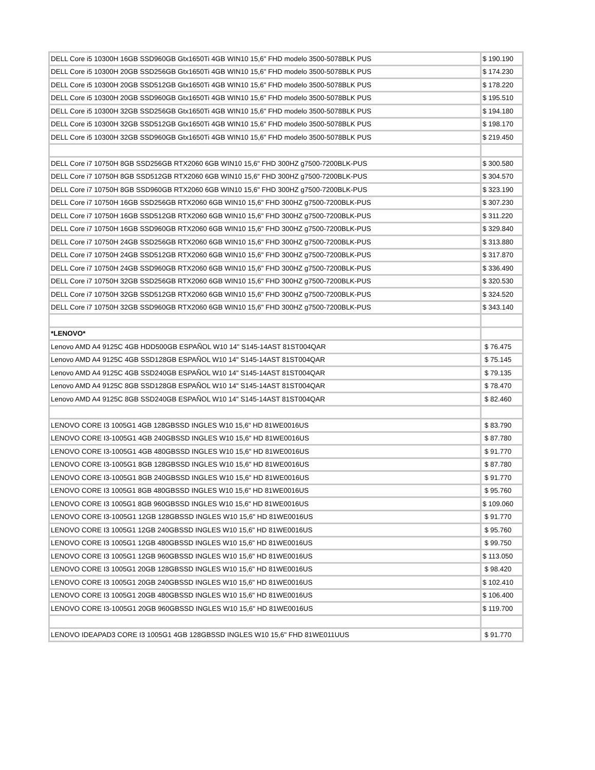| DELL Core i5 10300H 16GB SSD960GB Gtx1650Ti 4GB WIN10 15,6" FHD modelo 3500-5078BLK PUS | $ 190.190 |
| DELL Core i5 10300H 20GB SSD256GB Gtx1650Ti 4GB WIN10 15,6" FHD modelo 3500-5078BLK PUS | $ 174.230 |
| DELL Core i5 10300H 20GB SSD512GB Gtx1650Ti 4GB WIN10 15,6" FHD modelo 3500-5078BLK PUS | $ 178.220 |
| DELL Core i5 10300H 20GB SSD960GB Gtx1650Ti 4GB WIN10 15,6" FHD modelo 3500-5078BLK PUS | $ 195.510 |
| DELL Core i5 10300H 32GB SSD256GB Gtx1650Ti 4GB WIN10 15,6" FHD modelo 3500-5078BLK PUS | $ 194.180 |
| DELL Core i5 10300H 32GB SSD512GB Gtx1650Ti 4GB WIN10 15,6" FHD modelo 3500-5078BLK PUS | $ 198.170 |
| DELL Core i5 10300H 32GB SSD960GB Gtx1650Ti 4GB WIN10 15,6" FHD modelo 3500-5078BLK PUS | $ 219.450 |
| DELL Core i7 10750H 8GB SSD256GB RTX2060 6GB WIN10 15,6" FHD 300HZ g7500-7200BLK-PUS | $ 300.580 |
| DELL Core i7 10750H 8GB SSD512GB RTX2060 6GB WIN10 15,6" FHD 300HZ g7500-7200BLK-PUS | $ 304.570 |
| DELL Core i7 10750H 8GB SSD960GB RTX2060 6GB WIN10 15,6" FHD 300HZ g7500-7200BLK-PUS | $ 323.190 |
| DELL Core i7 10750H 16GB SSD256GB RTX2060 6GB WIN10 15,6" FHD 300HZ g7500-7200BLK-PUS | $ 307.230 |
| DELL Core i7 10750H 16GB SSD512GB RTX2060 6GB WIN10 15,6" FHD 300HZ g7500-7200BLK-PUS | $ 311.220 |
| DELL Core i7 10750H 16GB SSD960GB RTX2060 6GB WIN10 15,6" FHD 300HZ g7500-7200BLK-PUS | $ 329.840 |
| DELL Core i7 10750H 24GB SSD256GB RTX2060 6GB WIN10 15,6" FHD 300HZ g7500-7200BLK-PUS | $ 313.880 |
| DELL Core i7 10750H 24GB SSD512GB RTX2060 6GB WIN10 15,6" FHD 300HZ g7500-7200BLK-PUS | $ 317.870 |
| DELL Core i7 10750H 24GB SSD960GB RTX2060 6GB WIN10 15,6" FHD 300HZ g7500-7200BLK-PUS | $ 336.490 |
| DELL Core i7 10750H 32GB SSD256GB RTX2060 6GB WIN10 15,6" FHD 300HZ g7500-7200BLK-PUS | $ 320.530 |
| DELL Core i7 10750H 32GB SSD512GB RTX2060 6GB WIN10 15,6" FHD 300HZ g7500-7200BLK-PUS | $ 324.520 |
| DELL Core i7 10750H 32GB SSD960GB RTX2060 6GB WIN10 15,6" FHD 300HZ g7500-7200BLK-PUS | $ 343.140 |
| *LENOVO* | |
| Lenovo AMD A4 9125C 4GB HDD500GB ESPAÑOL W10 14" S145-14AST 81ST004QAR | $ 76.475 |
| Lenovo AMD A4 9125C 4GB SSD128GB ESPAÑOL W10 14" S145-14AST 81ST004QAR | $ 75.145 |
| Lenovo AMD A4 9125C 4GB SSD240GB ESPAÑOL W10 14" S145-14AST 81ST004QAR | $ 79.135 |
| Lenovo AMD A4 9125C 8GB SSD128GB ESPAÑOL W10 14" S145-14AST 81ST004QAR | $ 78.470 |
| Lenovo AMD A4 9125C 8GB SSD240GB ESPAÑOL W10 14" S145-14AST 81ST004QAR | $ 82.460 |
| LENOVO CORE I3 1005G1 4GB 128GBSSD INGLES W10 15,6" HD 81WE0016US | $ 83.790 |
| LENOVO CORE I3-1005G1 4GB 240GBSSD INGLES W10 15,6" HD 81WE0016US | $ 87.780 |
| LENOVO CORE I3-1005G1 4GB 480GBSSD INGLES W10 15,6" HD 81WE0016US | $ 91.770 |
| LENOVO CORE I3-1005G1 8GB 128GBSSD INGLES W10 15,6" HD 81WE0016US | $ 87.780 |
| LENOVO CORE I3-1005G1 8GB 240GBSSD INGLES W10 15,6" HD 81WE0016US | $ 91.770 |
| LENOVO CORE I3 1005G1 8GB 480GBSSD INGLES W10 15,6" HD 81WE0016US | $ 95.760 |
| LENOVO CORE I3 1005G1 8GB 960GBSSD INGLES W10 15,6" HD 81WE0016US | $ 109.060 |
| LENOVO CORE I3-1005G1 12GB 128GBSSD INGLES W10 15,6" HD 81WE0016US | $ 91.770 |
| LENOVO CORE I3 1005G1 12GB 240GBSSD INGLES W10 15,6" HD 81WE0016US | $ 95.760 |
| LENOVO CORE I3 1005G1 12GB 480GBSSD INGLES W10 15,6" HD 81WE0016US | $ 99.750 |
| LENOVO CORE I3 1005G1 12GB 960GBSSD INGLES W10 15,6" HD 81WE0016US | $ 113.050 |
| LENOVO CORE I3 1005G1 20GB 128GBSSD INGLES W10 15,6" HD 81WE0016US | $ 98.420 |
| LENOVO CORE I3 1005G1 20GB 240GBSSD INGLES W10 15,6" HD 81WE0016US | $ 102.410 |
| LENOVO CORE I3 1005G1 20GB 480GBSSD INGLES W10 15,6" HD 81WE0016US | $ 106.400 |
| LENOVO CORE I3-1005G1 20GB 960GBSSD INGLES W10 15,6" HD 81WE0016US | $ 119.700 |
| LENOVO IDEAPAD3 CORE I3 1005G1 4GB 128GBSSD INGLES W10 15,6" FHD 81WE011UUS | $ 91.770 |